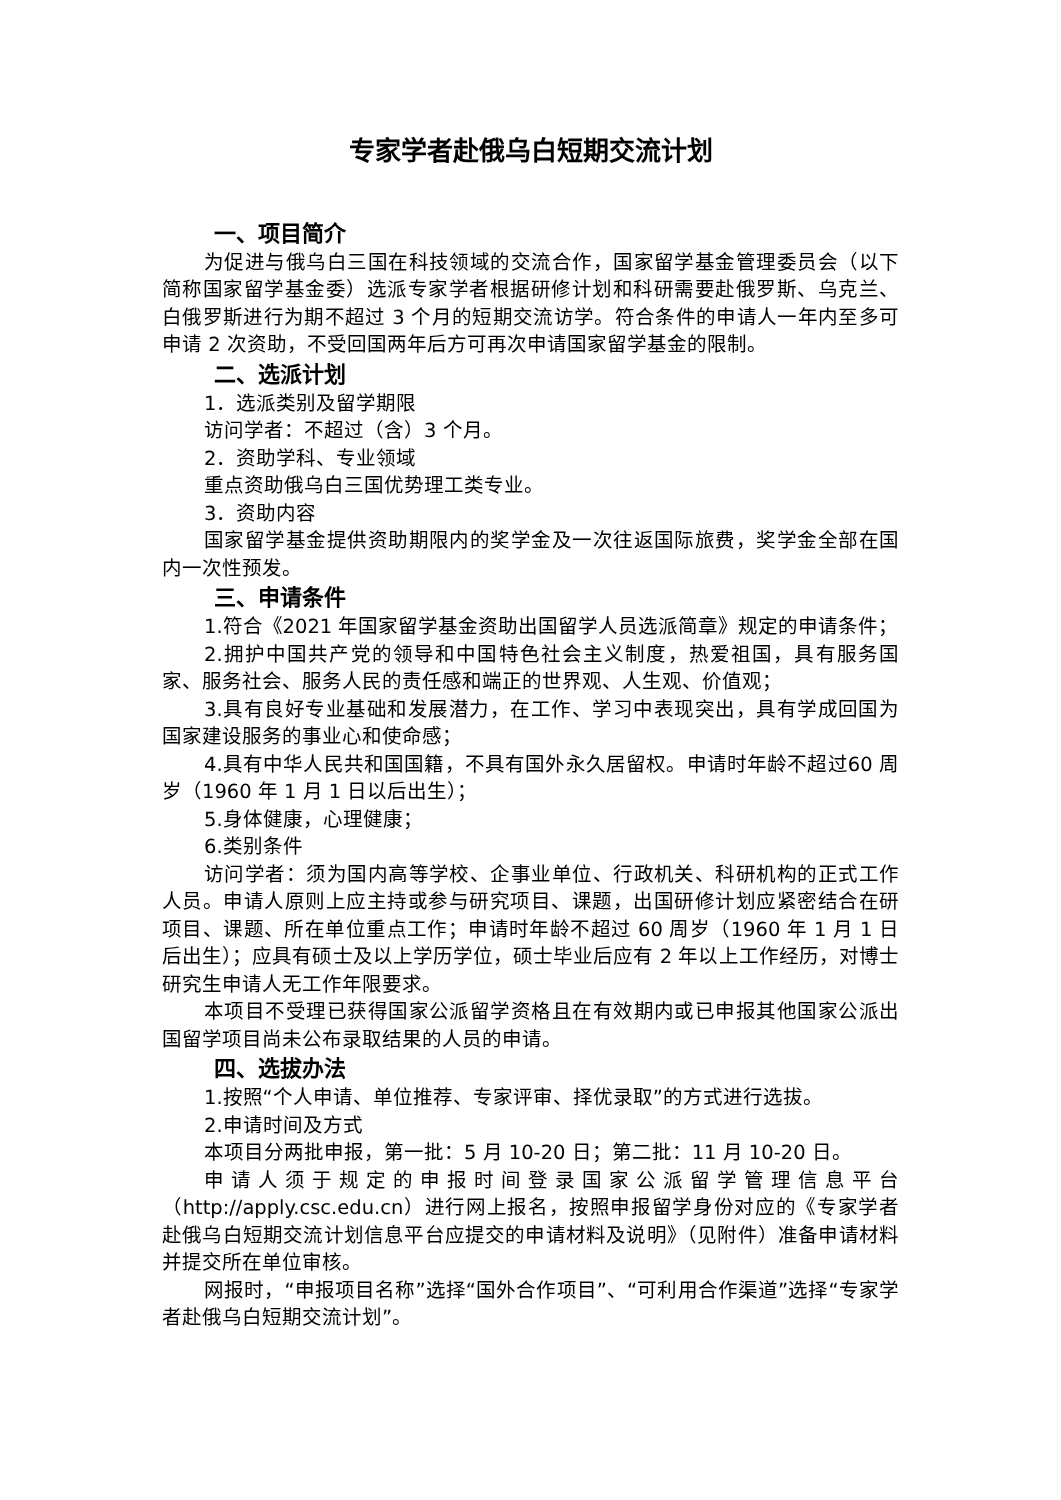专家学者赴俄乌白短期交流计划
一、项目简介
为促进与俄乌白三国在科技领域的交流合作，国家留学基金管理委员会（以下简称国家留学基金委）选派专家学者根据研修计划和科研需要赴俄罗斯、乌克兰、白俄罗斯进行为期不超过 3 个月的短期交流访学。符合条件的申请人一年内至多可申请 2 次资助，不受回国两年后方可再次申请国家留学基金的限制。
二、选派计划
1．选派类别及留学期限
访问学者：不超过（含）3 个月。
2．资助学科、专业领域
重点资助俄乌白三国优势理工类专业。
3．资助内容
国家留学基金提供资助期限内的奖学金及一次往返国际旅费，奖学金全部在国内一次性预发。
三、申请条件
1.符合《2021 年国家留学基金资助出国留学人员选派简章》规定的申请条件；
2.拥护中国共产党的领导和中国特色社会主义制度，热爱祖国，具有服务国家、服务社会、服务人民的责任感和端正的世界观、人生观、价值观；
3.具有良好专业基础和发展潜力，在工作、学习中表现突出，具有学成回国为国家建设服务的事业心和使命感；
4.具有中华人民共和国国籍，不具有国外永久居留权。申请时年龄不超过60 周岁（1960 年 1 月 1 日以后出生）；
5.身体健康，心理健康；
6.类别条件
访问学者：须为国内高等学校、企事业单位、行政机关、科研机构的正式工作人员。申请人原则上应主持或参与研究项目、课题，出国研修计划应紧密结合在研项目、课题、所在单位重点工作；申请时年龄不超过 60 周岁（1960 年 1 月 1 日后出生）；应具有硕士及以上学历学位，硕士毕业后应有 2 年以上工作经历，对博士研究生申请人无工作年限要求。
本项目不受理已获得国家公派留学资格且在有效期内或已申报其他国家公派出国留学项目尚未公布录取结果的人员的申请。
四、选拔办法
1.按照“个人申请、单位推荐、专家评审、择优录取”的方式进行选拔。
2.申请时间及方式
本项目分两批申报，第一批：5 月 10-20 日；第二批：11 月 10-20 日。
申请人须于规定的申报时间登录国家公派留学管理信息平台（http://apply.csc.edu.cn）进行网上报名，按照申报留学身份对应的《专家学者赴俄乌白短期交流计划信息平台应提交的申请材料及说明》（见附件）准备申请材料并提交所在单位审核。
网报时，“申报项目名称”选择“国外合作项目”、“可利用合作渠道”选择“专家学者赴俄乌白短期交流计划”。